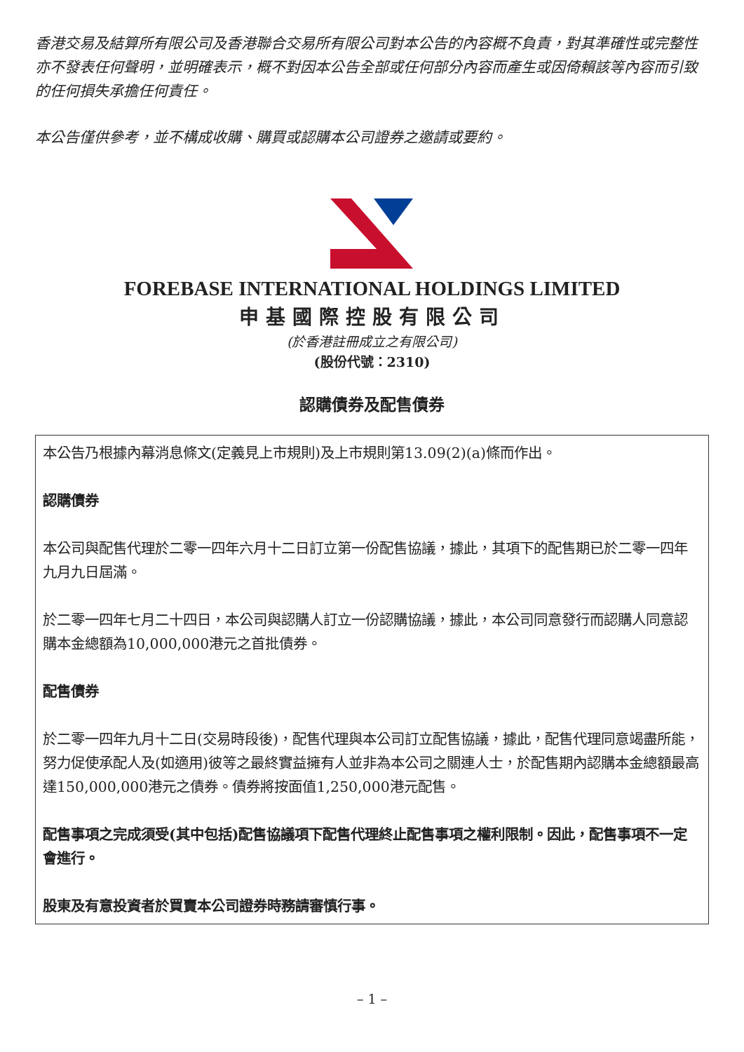香港交易及結算所有限公司及香港聯合交易所有限公司對本公告的內容概不負責，對其準確性或完整性亦不發表任何聲明，並明確表示，概不對因本公告全部或任何部分內容而產生或因倚賴該等內容而引致的任何損失承擔任何責任。
本公告僅供參考，並不構成收購、購買或認購本公司證券之邀請或要約。
FOREBASE INTERNATIONAL HOLDINGS LIMITED
申基國際控股有限公司
(於香港註冊成立之有限公司)
(股份代號：2310)
認購債券及配售債券
本公告乃根據內幕消息條文(定義見上市規則)及上市規則第13.09(2)(a)條而作出。
認購債券
本公司與配售代理於二零一四年六月十二日訂立第一份配售協議，據此，其項下的配售期已於二零一四年九月九日屆滿。
於二零一四年七月二十四日，本公司與認購人訂立一份認購協議，據此，本公司同意發行而認購人同意認購本金總額為10,000,000港元之首批債券。
配售債券
於二零一四年九月十二日(交易時段後)，配售代理與本公司訂立配售協議，據此，配售代理同意竭盡所能，努力促使承配人及(如適用)彼等之最終實益擁有人並非為本公司之關連人士，於配售期內認購本金總額最高達150,000,000港元之債券。債券將按面值1,250,000港元配售。
配售事項之完成須受(其中包括)配售協議項下配售代理終止配售事項之權利限制。因此，配售事項不一定會進行。
股東及有意投資者於買賣本公司證券時務請審慎行事。
– 1 –